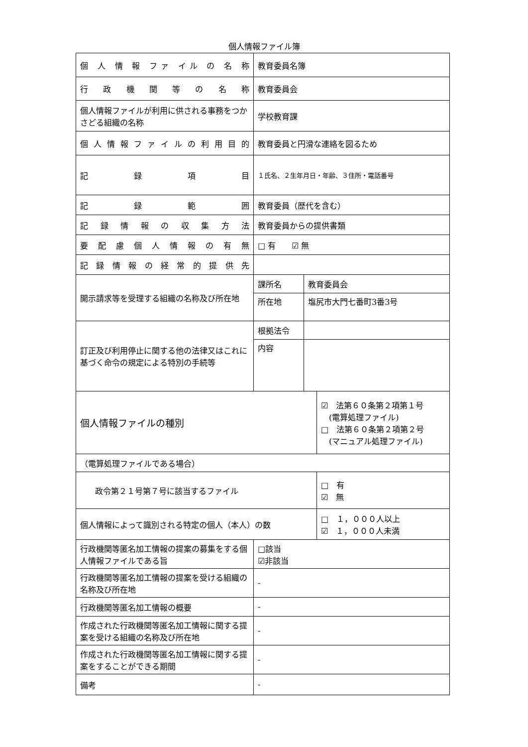個人情報ファイル簿
| 個 人 情 報 ファ イル の 名 称 | 教育委員名簿 | | |
| 行 政 機 関 等 の 名 称 | 教育委員会 | | |
| 個人情報ファイルが利用に供される事務をつかさどる組織の名称 | 学校教育課 | | |
| 個人情報ファイルの利用目的 | 教育委員と円滑な連絡を図るため | | |
| 記 録 項 目 | １氏名、２生年月日・年齢、３住所・電話番号 | | |
| 記 録 範 囲 | 教育委員（歴代を含む） | | |
| 記 録 情 報 の 収 集 方 法 | 教育委員からの提供書類 | | |
| 要 配 慮 個 人 情 報 の 有 無 | □ 有 ☑ 無 | | |
| 記 録 情 報 の 経 常 的 提 供 先 | | | |
| 開示請求等を受理する組織の名称及び所在地 | 課所名 | 教育委員会 | |
| | 所在地 | 塩尻市大門七番町3番3号 | |
| 訂正及び利用停止に関する他の法律又はこれに基づく命令の規定による特別の手続等 | 根拠法令 | | |
| | 内容 | | |
| 個人情報ファイルの種別 | | | ☑ 法第６０条第２項第１号 (電算処理ファイル) □ 法第６０条第２項第２号 (マニュアル処理ファイル) |
| （電算処理ファイルである場合） | | | |
| 政令第２１号第７号に該当するファイル | | | □ 有 ☑ 無 |
| 個人情報によって識別される特定の個人（本人）の数 | | | □ １，０００人以上 ☑ １，０００人未満 |
| 行政機関等匿名加工情報の提案の募集をする個人情報ファイルである旨 | □該当 ☑非該当 | | |
| 行政機関等匿名加工情報の提案を受ける組織の名称及び所在地 | - | | |
| 行政機関等匿名加工情報の概要 | - | | |
| 作成された行政機関等匿名加工情報に関する提案を受ける組織の名称及び所在地 | - | | |
| 作成された行政機関等匿名加工情報に関する提案をすることができる期間 | - | | |
| 備考 | - | | |